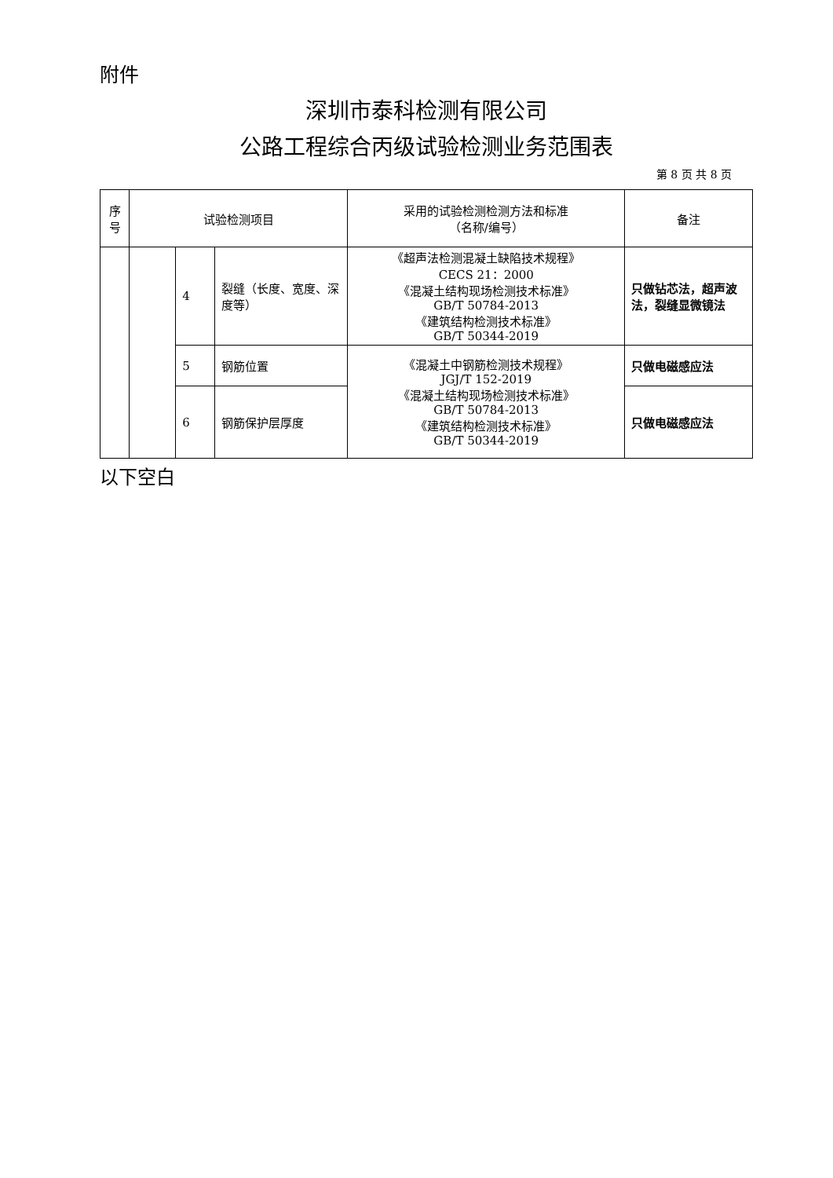附件
深圳市泰科检测有限公司
公路工程综合丙级试验检测业务范围表
第 8 页 共 8 页
| 序号 | 试验检测项目 | | | 采用的试验检测检测方法和标准 （名称/编号） | 备注 |
| --- | --- | --- | --- | --- | --- |
| | | 4 | 裂缝（长度、宽度、深度等） | 《超声法检测混凝土缺陷技术规程》 CECS 21：2000 《混凝土结构现场检测技术标准》 GB/T 50784-2013 《建筑结构检测技术标准》 GB/T 50344-2019 | 只做钻芯法，超声波法，裂缝显微镜法 |
| | | 5 | 钢筋位置 | 《混凝土中钢筋检测技术规程》 JGJ/T 152-2019 《混凝土结构现场检测技术标准》 GB/T 50784-2013 《建筑结构检测技术标准》 GB/T 50344-2019 | 只做电磁感应法 |
| | | 6 | 钢筋保护层厚度 | | 只做电磁感应法 |
以下空白